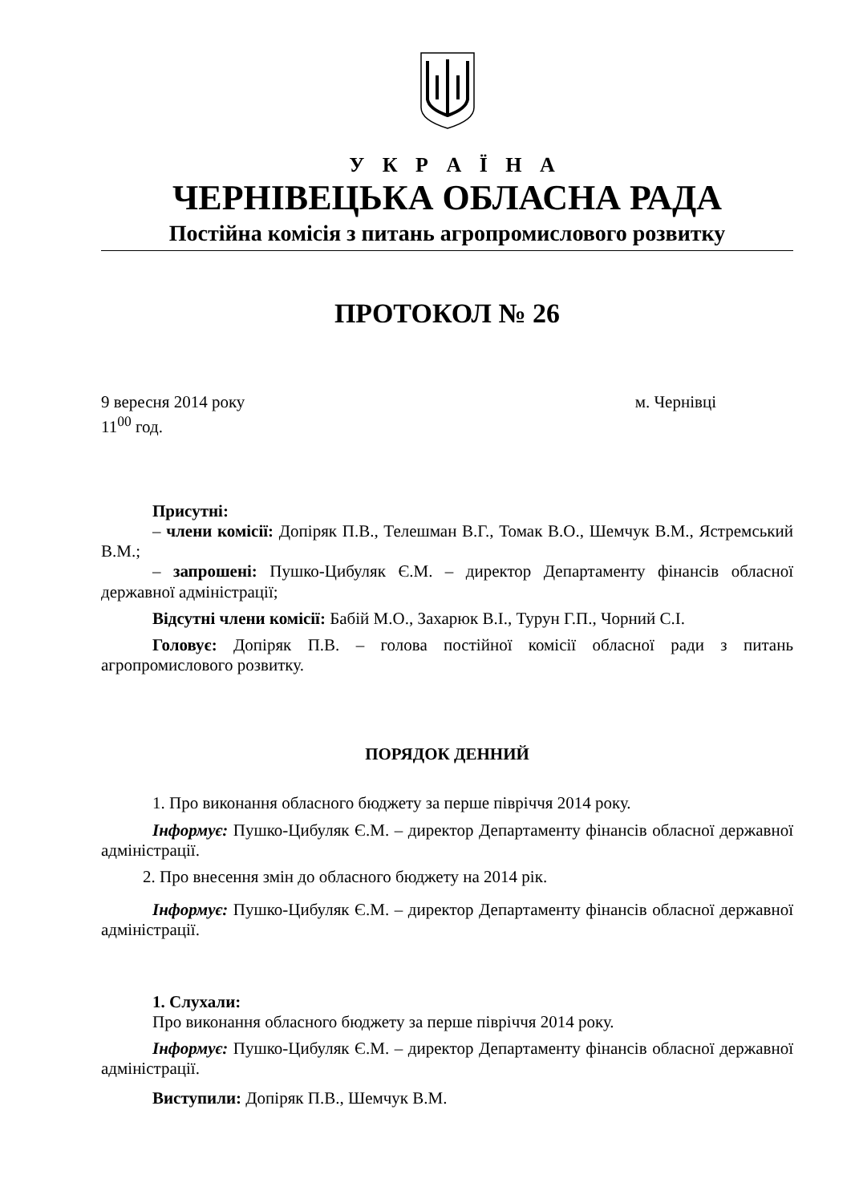У К Р А Ї Н А
ЧЕРНІВЕЦЬКА ОБЛАСНА РАДА
Постійна комісія з питань агропромислового розвитку
ПРОТОКОЛ № 26
9 вересня 2014 року м. Чернівці
11<sup>00</sup> год.
Присутні:
– члени комісії: Допіряк П.В., Телешман В.Г., Томак В.О., Шемчук В.М., Ястремський В.М.;
– запрошені: Пушко-Цибуляк Є.М. – директор Департаменту фінансів обласної державної адміністрації;
Відсутні члени комісії: Бабій М.О., Захарюк В.І., Турун Г.П., Чорний С.І.
Головує: Допіряк П.В. – голова постійної комісії обласної ради з питань агропромислового розвитку.
ПОРЯДОК ДЕННИЙ
1. Про виконання обласного бюджету за перше півріччя 2014 року.
Інформує: Пушко-Цибуляк Є.М. – директор Департаменту фінансів обласної державної адміністрації.
2. Про внесення змін до обласного бюджету на 2014 рік.
Інформує: Пушко-Цибуляк Є.М. – директор Департаменту фінансів обласної державної адміністрації.
1. Слухали:
Про виконання обласного бюджету за перше півріччя 2014 року.
Інформує: Пушко-Цибуляк Є.М. – директор Департаменту фінансів обласної державної адміністрації.
Виступили: Допіряк П.В., Шемчук В.М.